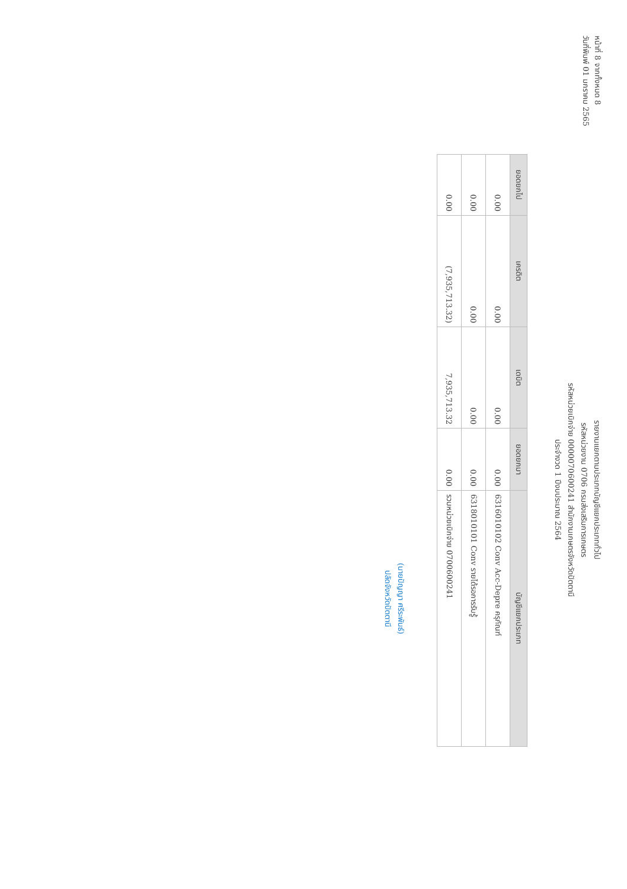หน้าที่ 8 จากทั้งหมด 8
วันที่พิมพ์ 01 มกราคม 2565
รายงานแยกตามประเภทบัญชีแยกประเภททั่วไป
รหัสหน่วยงาน 0706 กรมส่งเสริมการเกษตร
รหัสหน่วยเบิกจ่าย 0000070600241 สำนักงานเกษตรจังหวัดปัตตานี
ประจำงวด 1 ปีงบประมาณ 2564
| ยอดยกไป | เครดิต | เดบิต | ยอดยกมา | บัญชีแยกประเภท |
| --- | --- | --- | --- | --- |
| 0.00 | 0.00 | 0.00 | 0.00 | 6316010102 Conv Acc-Depre ครุภัณฑ์ |
| 0.00 | 0.00 | 0.00 | 0.00 | 6318010101 Conv รายได้รอการรับรู้ |
| 0.00 | (7,935,713.32) | 7,935,713.32 | 0.00 | รวมหน่วยเบิกจ่าย 0700600241 |
(นายปัญญา ศรีระพันธ์)
ปลัดจังหวัดปัตตานี